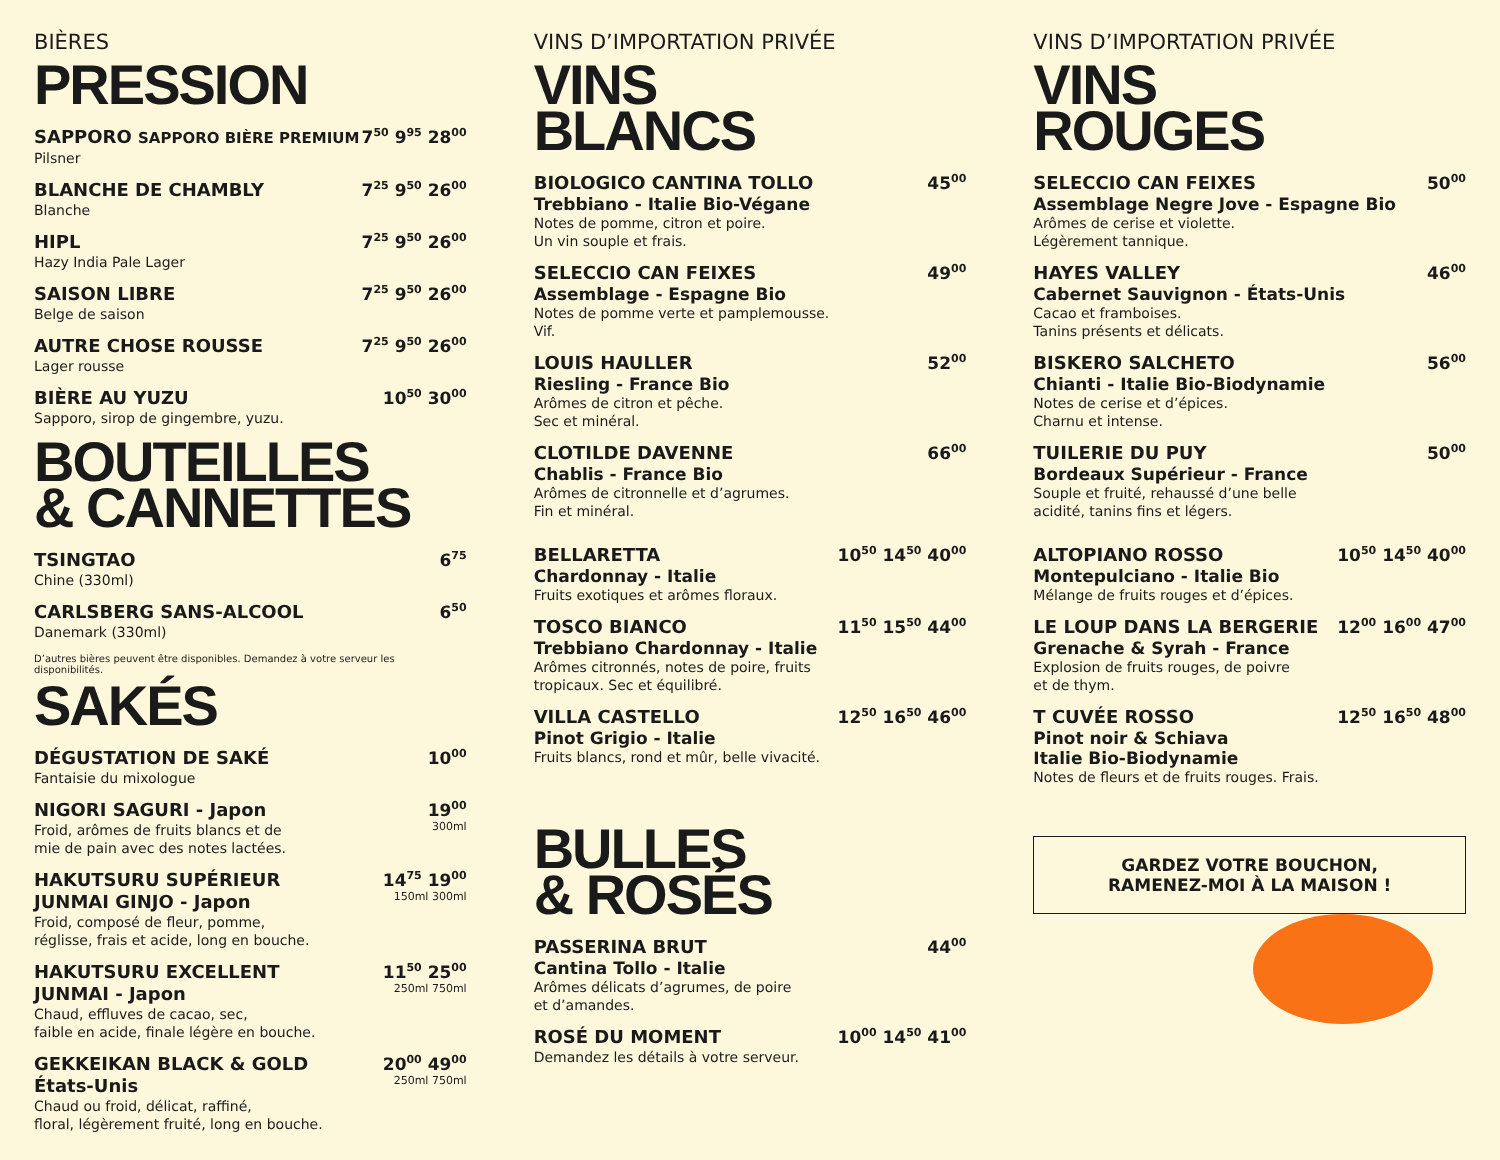BIÈRES
PRESSION
SAPPORO SAPPORO BIÈRE PREMIUM
Pilsner
7<sup>50</sup> 9<sup>95</sup> 28<sup>00</sup>
BLANCHE DE CHAMBLY
Blanche
7<sup>25</sup> 9<sup>50</sup> 26<sup>00</sup>
HIPL
Hazy India Pale Lager
7<sup>25</sup> 9<sup>50</sup> 26<sup>00</sup>
SAISON LIBRE
Belge de saison
7<sup>25</sup> 9<sup>50</sup> 26<sup>00</sup>
AUTRE CHOSE ROUSSE
Lager rousse
7<sup>25</sup> 9<sup>50</sup> 26<sup>00</sup>
BIÈRE AU YUZU
Sapporo, sirop de gingembre, yuzu.
10<sup>50</sup> 30<sup>00</sup>
BOUTEILLES
& CANNETTES
TSINGTAO
Chine (330ml)
6<sup>75</sup>
CARLSBERG SANS-ALCOOL
Danemark (330ml)
6<sup>50</sup>
D’autres bières peuvent être disponibles. Demandez à votre serveur les disponibilités.
SAKÉS
DÉGUSTATION DE SAKÉ
Fantaisie du mixologue
10<sup>00</sup>
NIGORI SAGURI - Japon
Froid, arômes de fruits blancs et de
mie de pain avec des notes lactées.
19<sup>00</sup>
300ml
HAKUTSURU SUPÉRIEUR
JUNMAI GINJO - Japon
Froid, composé de fleur, pomme,
réglisse, frais et acide, long en bouche.
14<sup>75</sup> 19<sup>00</sup>
150ml 300ml
HAKUTSURU EXCELLENT
JUNMAI - Japon
Chaud, effluves de cacao, sec,
faible en acide, finale légère en bouche.
11<sup>50</sup> 25<sup>00</sup>
250ml 750ml
GEKKEIKAN BLACK & GOLD
États-Unis
Chaud ou froid, délicat, raffiné,
floral, légèrement fruité, long en bouche.
20<sup>00</sup> 49<sup>00</sup>
250ml 750ml
VINS D’IMPORTATION PRIVÉE
VINS
BLANCS
BIOLOGICO CANTINA TOLLO
Trebbiano - Italie Bio-Végane
Notes de pomme, citron et poire.
Un vin souple et frais.
45<sup>00</sup>
SELECCIO CAN FEIXES
Assemblage - Espagne Bio
Notes de pomme verte et pamplemousse.
Vif.
49<sup>00</sup>
LOUIS HAULLER
Riesling - France Bio
Arômes de citron et pêche.
Sec et minéral.
52<sup>00</sup>
CLOTILDE DAVENNE
Chablis - France Bio
Arômes de citronnelle et d’agrumes.
Fin et minéral.
66<sup>00</sup>
BELLARETTA
Chardonnay - Italie
Fruits exotiques et arômes floraux.
10<sup>50</sup> 14<sup>50</sup> 40<sup>00</sup>
TOSCO BIANCO
Trebbiano Chardonnay - Italie
Arômes citronnés, notes de poire, fruits
tropicaux. Sec et équilibré.
11<sup>50</sup> 15<sup>50</sup> 44<sup>00</sup>
VILLA CASTELLO
Pinot Grigio - Italie
Fruits blancs, rond et mûr, belle vivacité.
12<sup>50</sup> 16<sup>50</sup> 46<sup>00</sup>
BULLES
& ROSÉS
PASSERINA BRUT
Cantina Tollo - Italie
Arômes délicats d’agrumes, de poire
et d’amandes.
44<sup>00</sup>
ROSÉ DU MOMENT
Demandez les détails à votre serveur.
10<sup>00</sup> 14<sup>50</sup> 41<sup>00</sup>
VINS D’IMPORTATION PRIVÉE
VINS
ROUGES
SELECCIO CAN FEIXES
Assemblage Negre Jove - Espagne Bio
Arômes de cerise et violette.
Légèrement tannique.
50<sup>00</sup>
HAYES VALLEY
Cabernet Sauvignon - États-Unis
Cacao et framboises.
Tanins présents et délicats.
46<sup>00</sup>
BISKERO SALCHETO
Chianti - Italie Bio-Biodynamie
Notes de cerise et d’épices.
Charnu et intense.
56<sup>00</sup>
TUILERIE DU PUY
Bordeaux Supérieur - France
Souple et fruité, rehaussé d’une belle
acidité, tanins fins et légers.
50<sup>00</sup>
ALTOPIANO ROSSO
Montepulciano - Italie Bio
Mélange de fruits rouges et d’épices.
10<sup>50</sup> 14<sup>50</sup> 40<sup>00</sup>
LE LOUP DANS LA BERGERIE
Grenache & Syrah - France
Explosion de fruits rouges, de poivre
et de thym.
12<sup>00</sup> 16<sup>00</sup> 47<sup>00</sup>
T CUVÉE ROSSO
Pinot noir & Schiava
Italie Bio-Biodynamie
Notes de fleurs et de fruits rouges. Frais.
12<sup>50</sup> 16<sup>50</sup> 48<sup>00</sup>
GARDEZ VOTRE BOUCHON,
RAMENEZ-MOI À LA MAISON !